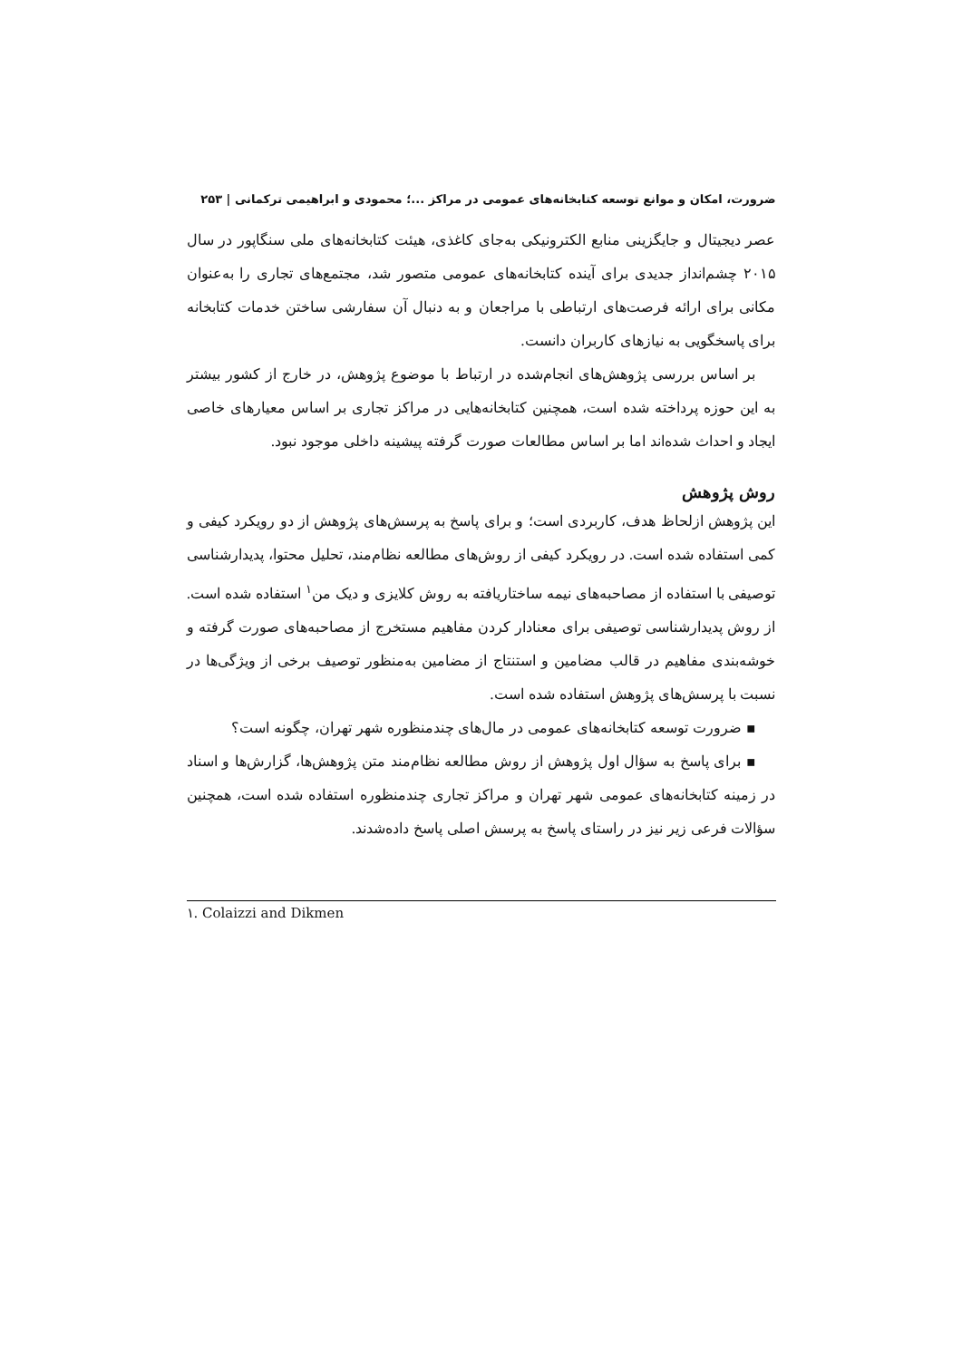ضرورت، امکان و موانع توسعه کتابخانه‌های عمومی در مراکز ...؛ محمودی و ابراهیمی ترکمانی | ۲۵۳
عصر دیجیتال و جایگزینی منابع الکترونیکی به‌جای کاغذی، هیئت کتابخانه‌های ملی سنگاپور در سال ۲۰۱۵ چشم‌انداز جدیدی برای آینده کتابخانه‌های عمومی متصور شد، مجتمع‌های تجاری را به‌عنوان مکانی برای ارائه فرصت‌های ارتباطی با مراجعان و به دنبال آن سفارشی ساختن خدمات کتابخانه برای پاسخگویی به نیازهای کاربران دانست.
بر اساس بررسی پژوهش‌های انجام‌شده در ارتباط با موضوع پژوهش، در خارج از کشور بیشتر به این حوزه پرداخته شده است، همچنین کتابخانه‌هایی در مراکز تجاری بر اساس معیارهای خاصی ایجاد و احداث شده‌اند اما بر اساس مطالعات صورت گرفته پیشینه داخلی موجود نبود.
روش پژوهش
این پژوهش ازلحاظ هدف، کاربردی است؛ و برای پاسخ به پرسش‌های پژوهش از دو رویکرد کیفی و کمی استفاده شده است. در رویکرد کیفی از روش‌های مطالعه نظام‌مند، تحلیل محتوا، پدیدارشناسی توصیفی با استفاده از مصاحبه‌های نیمه ساختاریافته به روش کلایزی و دیک من<sup>۱</sup> استفاده شده است. از روش پدیدارشناسی توصیفی برای معنادار کردن مفاهیم مستخرج از مصاحبه‌های صورت گرفته و خوشه‌بندی مفاهیم در قالب مضامین و استنتاج از مضامین به‌منظور توصیف برخی از ویژگی‌ها در نسبت با پرسش‌های پژوهش استفاده شده است.
▪ ضرورت توسعه کتابخانه‌های عمومی در مال‌های چندمنظوره شهر تهران، چگونه است؟
▪ برای پاسخ به سؤال اول پژوهش از روش مطالعه نظام‌مند متن پژوهش‌ها، گزارش‌ها و اسناد در زمینه کتابخانه‌های عمومی شهر تهران و مراکز تجاری چندمنظوره استفاده شده است، همچنین سؤالات فرعی زیر نیز در راستای پاسخ به پرسش اصلی پاسخ داده‌شدند.
۱. Colaizzi and Dikmen